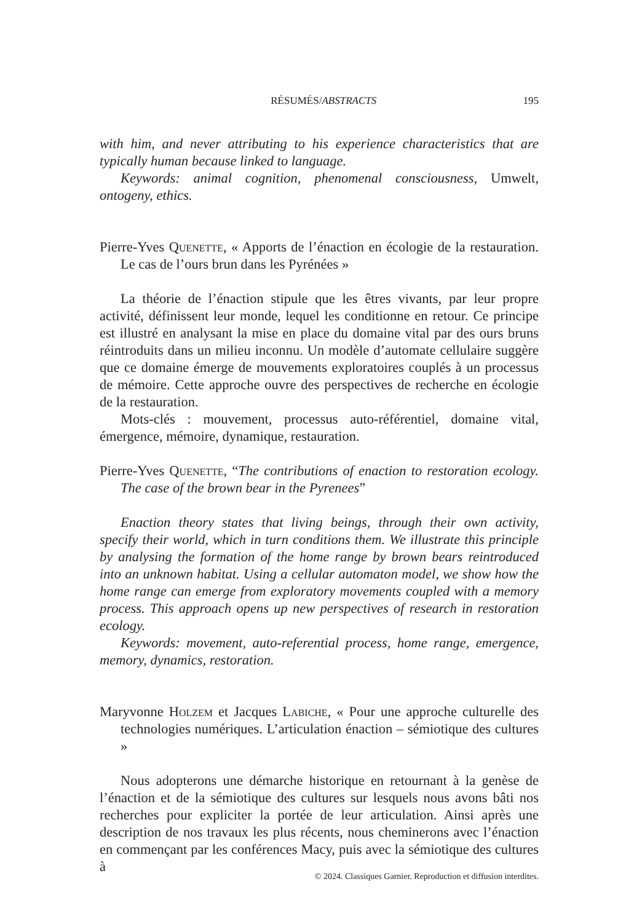RÉSUMÉS/ABSTRACTS 195
with him, and never attributing to his experience characteristics that are typically human because linked to language.
Keywords: animal cognition, phenomenal consciousness, Umwelt, ontogeny, ethics.
Pierre-Yves Quenette, « Apports de l’énaction en écologie de la restauration. Le cas de l’ours brun dans les Pyrénées »
La théorie de l’énaction stipule que les êtres vivants, par leur propre activité, définissent leur monde, lequel les conditionne en retour. Ce principe est illustré en analysant la mise en place du domaine vital par des ours bruns réintroduits dans un milieu inconnu. Un modèle d’automate cellulaire suggère que ce domaine émerge de mouvements exploratoires couplés à un processus de mémoire. Cette approche ouvre des perspectives de recherche en écologie de la restauration.
Mots-clés : mouvement, processus auto-référentiel, domaine vital, émergence, mémoire, dynamique, restauration.
Pierre-Yves Quenette, “The contributions of enaction to restoration ecology. The case of the brown bear in the Pyrenees”
Enaction theory states that living beings, through their own activity, specify their world, which in turn conditions them. We illustrate this principle by analysing the formation of the home range by brown bears reintroduced into an unknown habitat. Using a cellular automaton model, we show how the home range can emerge from exploratory movements coupled with a memory process. This approach opens up new perspectives of research in restoration ecology.
Keywords: movement, auto-referential process, home range, emergence, memory, dynamics, restoration.
Maryvonne Holzem et Jacques Labiche, « Pour une approche culturelle des technologies numériques. L’articulation énaction – sémiotique des cultures »
Nous adopterons une démarche historique en retournant à la genèse de l’énaction et de la sémiotique des cultures sur lesquels nous avons bâti nos recherches pour expliciter la portée de leur articulation. Ainsi après une description de nos travaux les plus récents, nous cheminerons avec l’énaction en commençant par les conférences Macy, puis avec la sémiotique des cultures à
© 2024. Classiques Garnier. Reproduction et diffusion interdites.